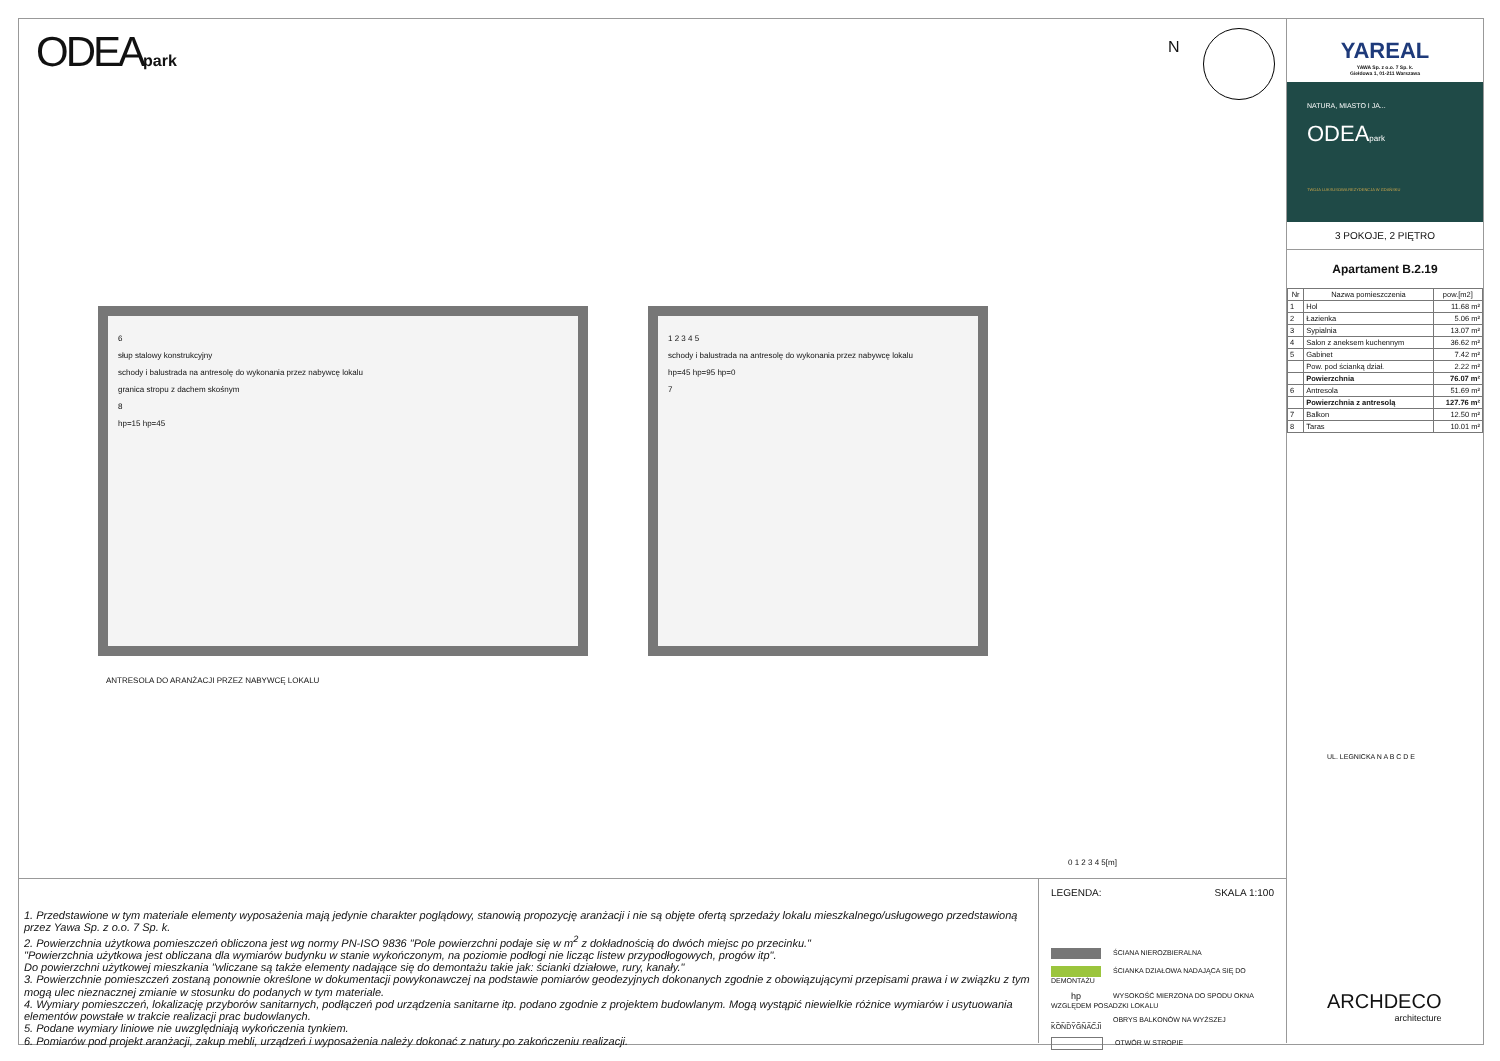ODEApark
N
6
słup stalowy konstrukcyjny
schody i balustrada na antresolę do wykonania przez nabywcę lokalu
granica stropu z dachem skośnym
8
hp=15 hp=45
1 2 3 4 5
schody i balustrada na antresolę do wykonania przez nabywcę lokalu
hp=45 hp=95 hp=0
7
ANTRESOLA DO ARANŻACJI PRZEZ NABYWCĘ LOKALU
0 1 2 3 4 5[m]
YAREAL
YAWA Sp. z o.o. 7 Sp. k.
Giełdowa 1, 01-211 Warszawa
NATURA, MIASTO I JA...
ODEApark
TWOJA LUKSUSOWA REZYDENCJA W GDAŃSKU
3 POKOJE, 2 PIĘTRO
Apartament B.2.19
| Nr | Nazwa pomieszczenia | pow.[m2] |
| --- | --- | --- |
| 1 | Hol | 11.68 m² |
| 2 | Łazienka | 5.06 m² |
| 3 | Sypialnia | 13.07 m² |
| 4 | Salon z aneksem kuchennym | 36.62 m² |
| 5 | Gabinet | 7.42 m² |
| | Pow. pod ścianką dział. | 2.22 m² |
| | Powierzchnia | 76.07 m² |
| 6 | Antresola | 51.69 m² |
| | Powierzchnia z antresolą | 127.76 m² |
| 7 | Balkon | 12.50 m² |
| 8 | Taras | 10.01 m² |
UL. LEGNICKA N A B C D E
ARCHDECO
architecture
1. Przedstawione w tym materiale elementy wyposażenia mają jedynie charakter poglądowy, stanowią propozycję aranżacji i nie są objęte ofertą sprzedaży lokalu mieszkalnego/usługowego przedstawioną przez Yawa Sp. z o.o. 7 Sp. k.
2. Powierzchnia użytkowa pomieszczeń obliczona jest wg normy PN-ISO 9836 "Pole powierzchni podaje się w m<sup>2</sup> z dokładnością do dwóch miejsc po przecinku."
"Powierzchnia użytkowa jest obliczana dla wymiarów budynku w stanie wykończonym, na poziomie podłogi nie licząc listew przypodłogowych, progów itp".
Do powierzchni użytkowej mieszkania "wliczane są także elementy nadające się do demontażu takie jak: ścianki działowe, rury, kanały."
3. Powierzchnie pomieszczeń zostaną ponownie określone w dokumentacji powykonawczej na podstawie pomiarów geodezyjnych dokonanych zgodnie z obowiązującymi przepisami prawa i w związku z tym mogą ulec nieznacznej zmianie w stosunku do podanych w tym materiale.
4. Wymiary pomieszczeń, lokalizację przyborów sanitarnych, podłączeń pod urządzenia sanitarne itp. podano zgodnie z projektem budowlanym. Mogą wystąpić niewielkie różnice wymiarów i usytuowania elementów powstałe w trakcie realizacji prac budowlanych.
5. Podane wymiary liniowe nie uwzględniają wykończenia tynkiem.
6. Pomiarów pod projekt aranżacji, zakup mebli, urządzeń i wyposażenia należy dokonać z natury po zakończeniu realizacji.
LEGENDA: SKALA 1:100
ŚCIANA NIEROZBIERALNA
ŚCIANKA DZIAŁOWA NADAJĄCA SIĘ DO DEMONTAŻU
hp WYSOKOŚĆ MIERZONA DO SPODU OKNA WZGLĘDEM POSADZKI LOKALU
OBRYS BALKONÓW NA WYŻSZEJ KONDYGNACJI
OTWÓR W STROPIE